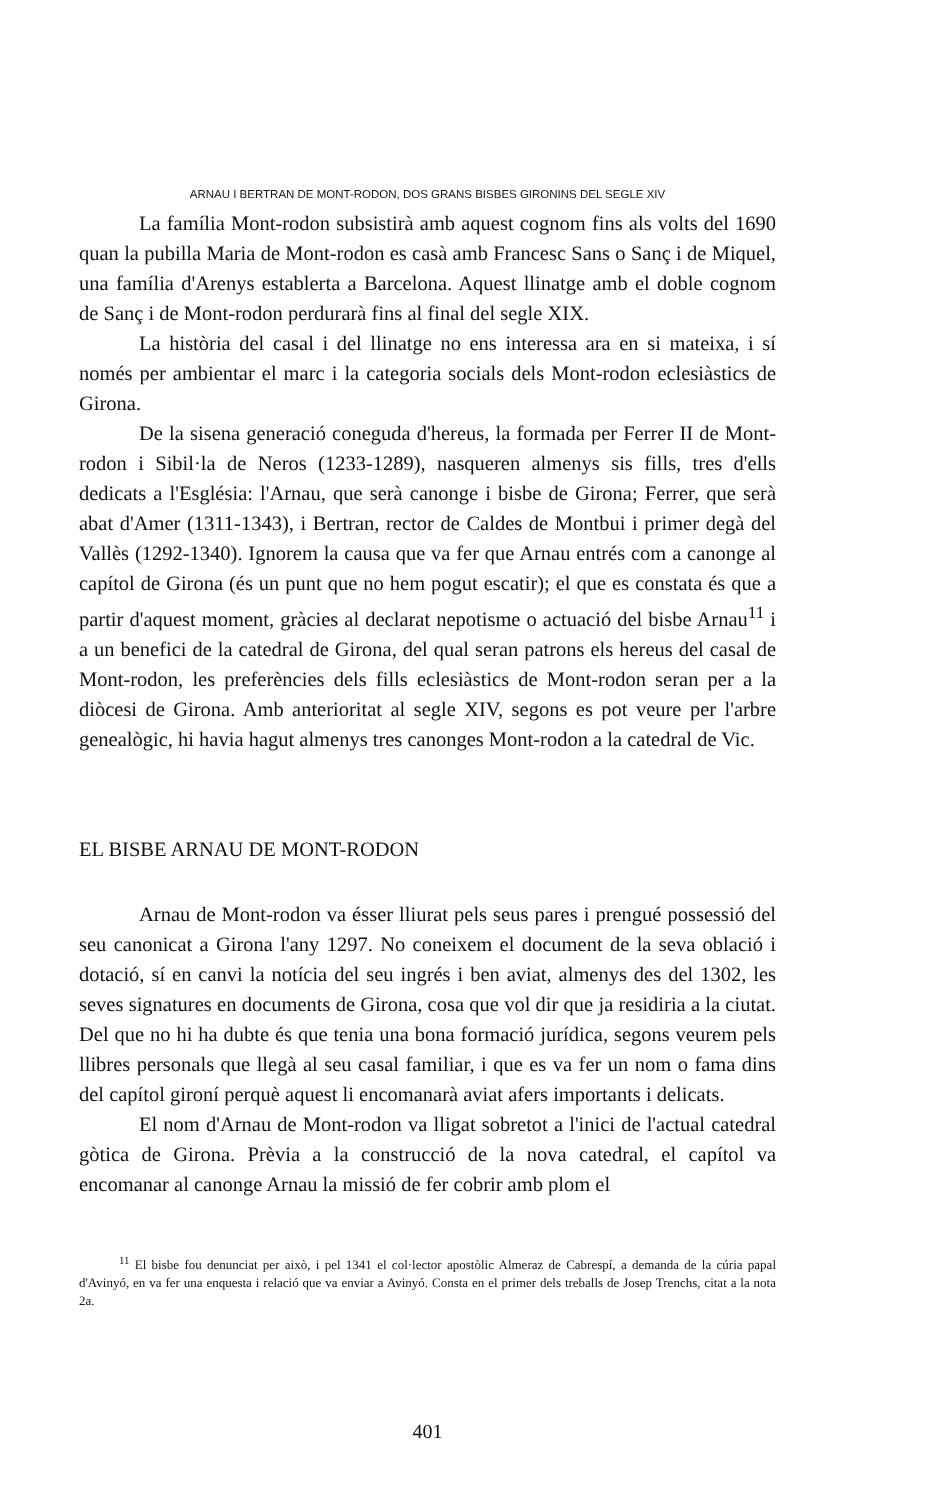ARNAU I BERTRAN DE MONT-RODON, DOS GRANS BISBES GIRONINS DEL SEGLE XIV
La família Mont-rodon subsistirà amb aquest cognom fins als volts del 1690 quan la pubilla Maria de Mont-rodon es casà amb Francesc Sans o Sanç i de Miquel, una família d'Arenys establerta a Barcelona. Aquest llinatge amb el doble cognom de Sanç i de Mont-rodon perdurarà fins al final del segle XIX.
La història del casal i del llinatge no ens interessa ara en si mateixa, i sí només per ambientar el marc i la categoria socials dels Mont-rodon eclesiàstics de Girona.
De la sisena generació coneguda d'hereus, la formada per Ferrer II de Mont-rodon i Sibil·la de Neros (1233-1289), nasqueren almenys sis fills, tres d'ells dedicats a l'Església: l'Arnau, que serà canonge i bisbe de Girona; Ferrer, que serà abat d'Amer (1311-1343), i Bertran, rector de Caldes de Montbui i primer degà del Vallès (1292-1340). Ignorem la causa que va fer que Arnau entrés com a canonge al capítol de Girona (és un punt que no hem pogut escatir); el que es constata és que a partir d'aquest moment, gràcies al declarat nepotisme o actuació del bisbe Arnau<sup>11</sup> i a un benefici de la catedral de Girona, del qual seran patrons els hereus del casal de Mont-rodon, les preferències dels fills eclesiàstics de Mont-rodon seran per a la diòcesi de Girona. Amb anterioritat al segle XIV, segons es pot veure per l'arbre genealògic, hi havia hagut almenys tres canonges Mont-rodon a la catedral de Vic.
EL BISBE ARNAU DE MONT-RODON
Arnau de Mont-rodon va ésser lliurat pels seus pares i prengué possessió del seu canonicat a Girona l'any 1297. No coneixem el document de la seva oblació i dotació, sí en canvi la notícia del seu ingrés i ben aviat, almenys des del 1302, les seves signatures en documents de Girona, cosa que vol dir que ja residiria a la ciutat. Del que no hi ha dubte és que tenia una bona formació jurídica, segons veurem pels llibres personals que llegà al seu casal familiar, i que es va fer un nom o fama dins del capítol gironí perquè aquest li encomanarà aviat afers importants i delicats.
El nom d'Arnau de Mont-rodon va lligat sobretot a l'inici de l'actual catedral gòtica de Girona. Prèvia a la construcció de la nova catedral, el capítol va encomanar al canonge Arnau la missió de fer cobrir amb plom el
<sup>11</sup> El bisbe fou denunciat per això, i pel 1341 el col·lector apostòlic Almeraz de Cabrespí, a demanda de la cúria papal d'Avinyó, en va fer una enquesta i relació que va enviar a Avinyó. Consta en el primer dels treballs de Josep Trenchs, citat a la nota 2a.
401